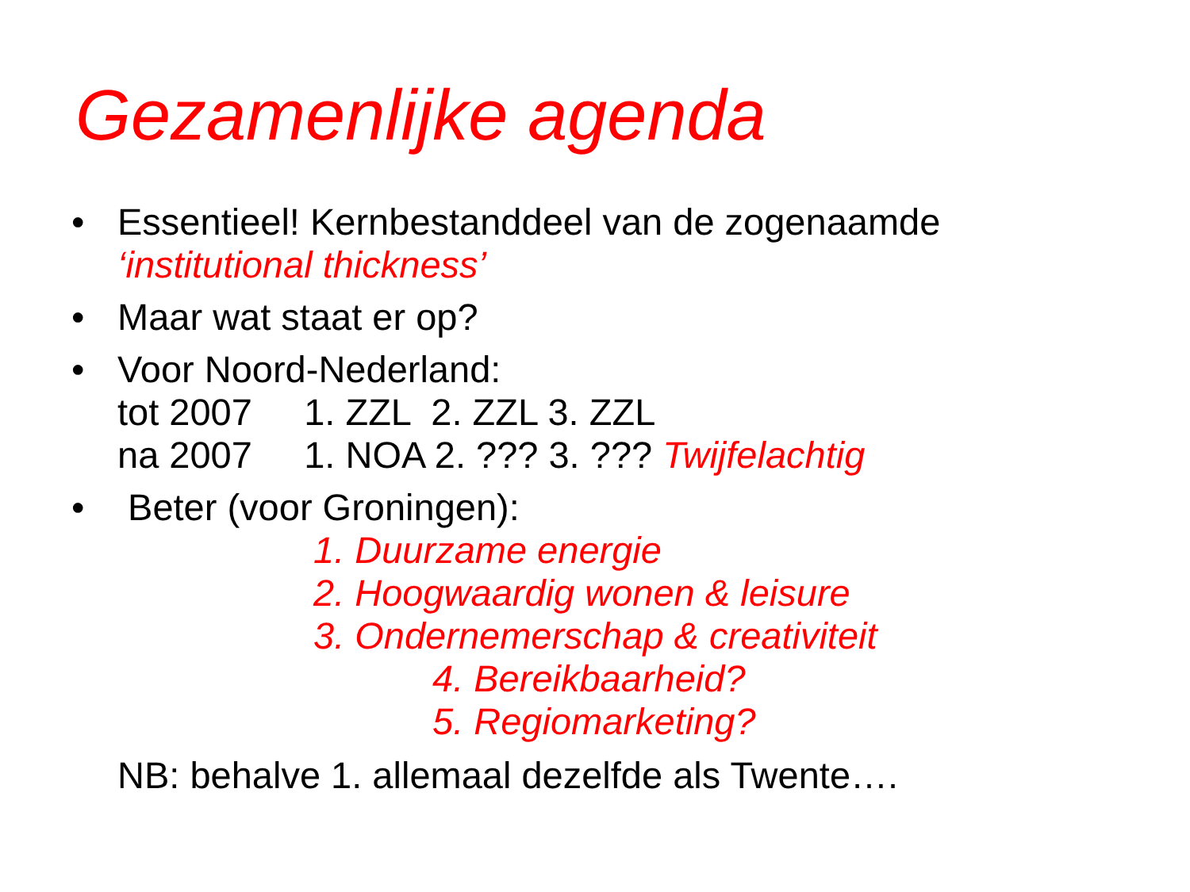Gezamenlijke agenda
• Essentieel! Kernbestanddeel van de zogenaamde
‘institutional thickness’
• Maar wat staat er op?
• Voor Noord-Nederland:
tot 2007 1. ZZL 2. ZZL 3. ZZL
na 2007 1. NOA 2. ??? 3. ??? Twijfelachtig
• Beter (voor Groningen):
1. Duurzame energie
2. Hoogwaardig wonen & leisure
3. Ondernemerschap & creativiteit
4. Bereikbaarheid?
5. Regiomarketing?
NB: behalve 1. allemaal dezelfde als Twente….